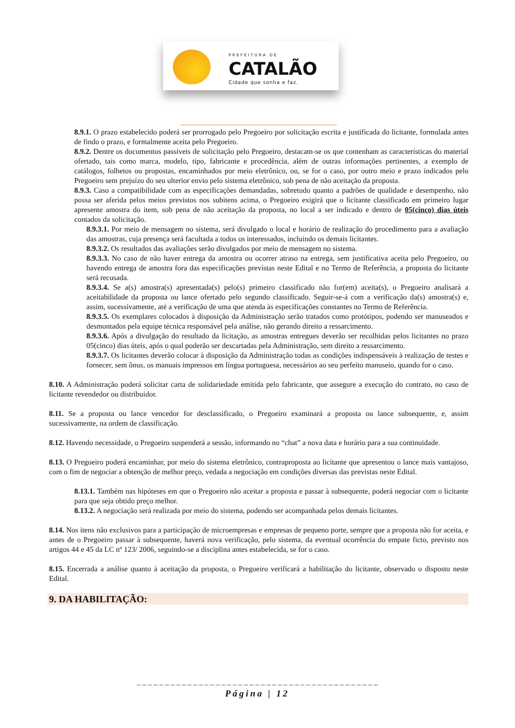PREFEITURA DE
CATALÃO
Cidade que sonha e faz.
8.9.1. O prazo estabelecido poderá ser prorrogado pelo Pregoeiro por solicitação escrita e justificada do licitante, formulada antes de findo o prazo, e formalmente aceita pelo Pregoeiro.
8.9.2. Dentre os documentos passíveis de solicitação pelo Pregoeiro, destacam-se os que contenham as características do material ofertado, tais como marca, modelo, tipo, fabricante e procedência, além de outras informações pertinentes, a exemplo de catálogos, folhetos ou propostas, encaminhados por meio eletrônico, ou, se for o caso, por outro meio e prazo indicados pelo Pregoeiro sem prejuízo do seu ulterior envio pelo sistema eletrônico, sob pena de não aceitação da proposta.
8.9.3. Caso a compatibilidade com as especificações demandadas, sobretudo quanto a padrões de qualidade e desempenho, não possa ser aferida pelos meios previstos nos subitens acima, o Pregoeiro exigirá que o licitante classificado em primeiro lugar apresente amostra do item, sob pena de não aceitação da proposta, no local a ser indicado e dentro de 05(cinco) dias úteis contados da solicitação.
8.9.3.1. Por meio de mensagem no sistema, será divulgado o local e horário de realização do procedimento para a avaliação das amostras, cuja presença será facultada a todos os interessados, incluindo os demais licitantes.
8.9.3.2. Os resultados das avaliações serão divulgados por meio de mensagem no sistema.
8.9.3.3. No caso de não haver entrega da amostra ou ocorrer atraso na entrega, sem justificativa aceita pelo Pregoeiro, ou havendo entrega de amostra fora das especificações previstas neste Edital e no Termo de Referência, a proposta do licitante será recusada.
8.9.3.4. Se a(s) amostra(s) apresentada(s) pelo(s) primeiro classificado não for(em) aceita(s), o Pregoeiro analisará a aceitabilidade da proposta ou lance ofertado pelo segundo classificado. Seguir-se-á com a verificação da(s) amostra(s) e, assim, sucessivamente, até a verificação de uma que atenda às especificações constantes no Termo de Referência.
8.9.3.5. Os exemplares colocados à disposição da Administração serão tratados como protótipos, podendo ser manuseados e desmontados pela equipe técnica responsável pela análise, não gerando direito a ressarcimento.
8.9.3.6. Após a divulgação do resultado da licitação, as amostras entregues deverão ser recolhidas pelos licitantes no prazo 05(cinco) dias úteis, após o qual poderão ser descartadas pela Administração, sem direito a ressarcimento.
8.9.3.7. Os licitantes deverão colocar à disposição da Administração todas as condições indispensáveis à realização de testes e fornecer, sem ônus, os manuais impressos em língua portuguesa, necessários ao seu perfeito manuseio, quando for o caso.
8.10. A Administração poderá solicitar carta de solidariedade emitida pelo fabricante, que assegure a execução do contrato, no caso de licitante revendedor ou distribuidor.
8.11. Se a proposta ou lance vencedor for desclassificado, o Pregoeiro examinará a proposta ou lance subsequente, e, assim sucessivamente, na ordem de classificação.
8.12. Havendo necessidade, o Pregoeiro suspenderá a sessão, informando no “chat” a nova data e horário para a sua continuidade.
8.13. O Pregoeiro poderá encaminhar, por meio do sistema eletrônico, contraproposta ao licitante que apresentou o lance mais vantajoso, com o fim de negociar a obtenção de melhor preço, vedada a negociação em condições diversas das previstas neste Edital.
8.13.1. Também nas hipóteses em que o Pregoeiro não aceitar a proposta e passar à subsequente, poderá negociar com o licitante para que seja obtido preço melhor.
8.13.2. A negociação será realizada por meio do sistema, podendo ser acompanhada pelos demais licitantes.
8.14. Nos itens não exclusivos para a participação de microempresas e empresas de pequeno porte, sempre que a proposta não for aceita, e antes de o Pregoeiro passar à subsequente, haverá nova verificação, pelo sistema, da eventual ocorrência do empate ficto, previsto nos artigos 44 e 45 da LC nº 123/ 2006, seguindo-se a disciplina antes estabelecida, se for o caso.
8.15. Encerrada a análise quanto à aceitação da proposta, o Pregoeiro verificará a habilitação do licitante, observado o disposto neste Edital.
9. DA HABILITAÇÃO:
_ _ _ _ _ _ _ _ _ _ _ _ _ _ _ _ _ _ _ _ _ _ _ _ _ _ _ _ _ _ _ _ _ _ _ _ _ _ _ _ _ _ _
Página | 12